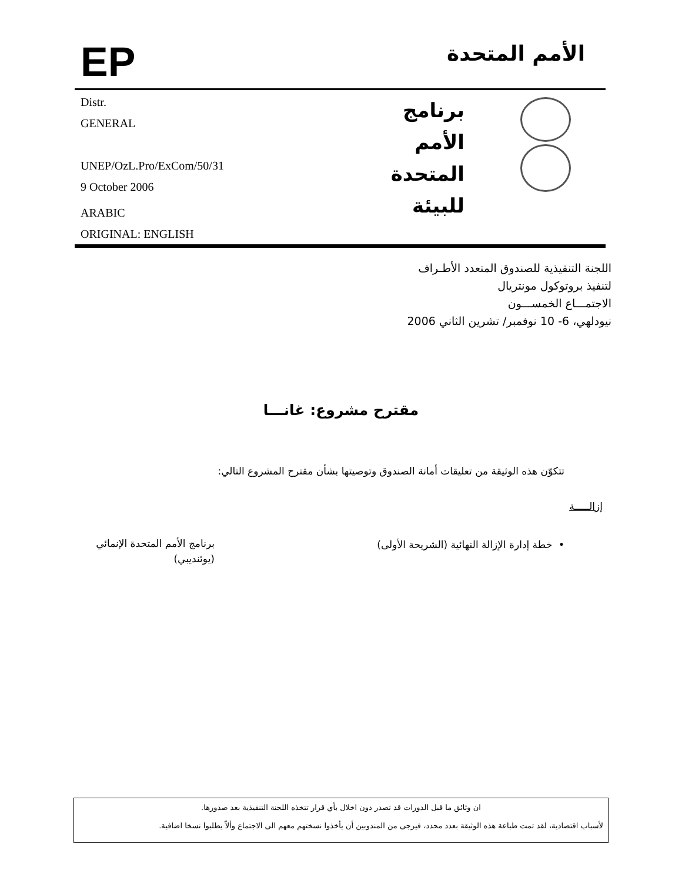EP
الأمم المتحدة
Distr.
GENERAL
UNEP/OzL.Pro/ExCom/50/31
9 October 2006
ARABIC
ORIGINAL: ENGLISH
برنامج
الأمم المتحدة
للبيئة
اللجنة التنفيذية للصندوق المتعدد الأطـراف
لتنفيذ بروتوكول مونتريال
الاجتمـــاع الخمســـون
نيودلهي، 6- 10 نوفمبر/ تشرين الثاني 2006
مقترح مشروع: غانـــا
تتكوّن هذه الوثيقة من تعليقات أمانة الصندوق وتوصيتها بشأن مقترح المشروع التالي:
إزالـــــة
• خطة إدارة الإزالة النهائية (الشريحة الأولى)
برنامج الأمم المتحدة الإنمائي
(يوئنديبي)
ان وثائق ما قبل الدورات قد تصدر دون اخلال بأي قرار تتخذه اللجنة التنفيذية بعد صدورها.
لأسباب اقتصادية، لقد تمت طباعة هذه الوثيقة بعدد محدد، فيرجى من المندوبين أن يأخذوا نسختهم معهم الى الاجتماع وألاّ يطلبوا نسخا اضافية.